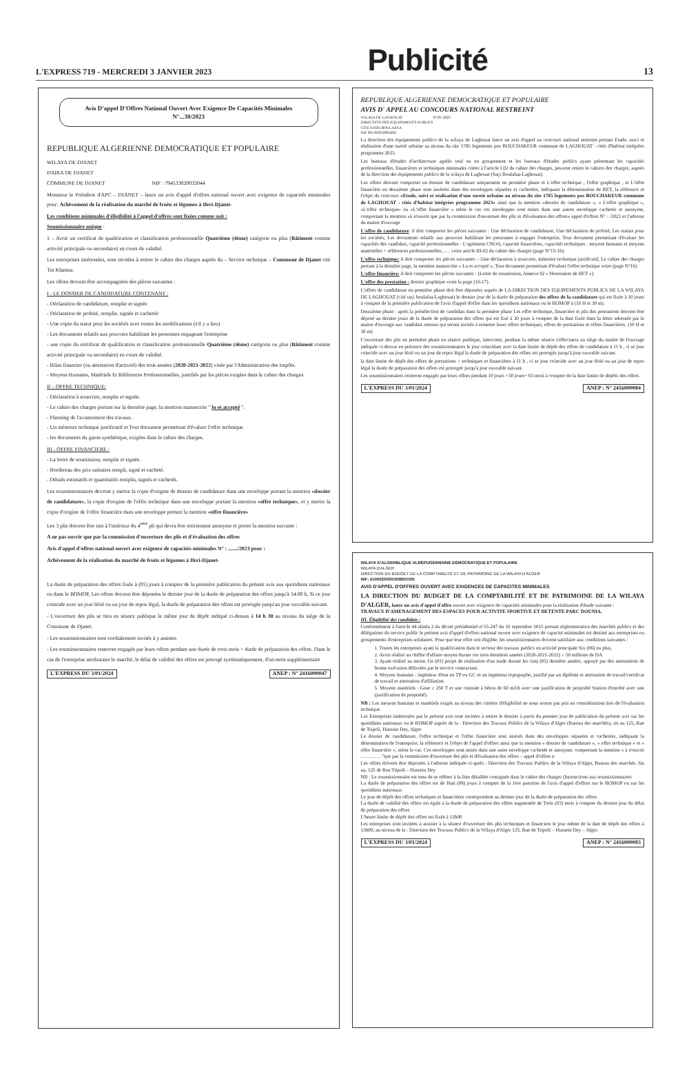L'EXPRESS 719 - MERCREDI 3 JANVIER 2023 Publicité 13
Avis D'appel D'Offres National Ouvert Avec Exigence De Capacités Minimales
N°...30/2023
REPUBLIQUE ALGERIENNE DEMOCRATIQUE ET POPULAIRE
WILAYA DE DJANET
DAIRA DE DJANET
COMMUNE DE DJANET NIF : 794533020032044
Monsieur le Président d'APC – DJANET – lance un avis d'appel d'offres national ouvert avec exigence de capacités minimales pour: Achèvement de la réalisation du marché de fruits et légumes à Iferi-Djanet-
Les conditions minimales d'éligibilité à l'appel d'offres sont fixées comme suit :
Soumissionnaire unique :
1 – Avoir un certificat de qualification et classification professionnelle Quatrième (4ème) catégorie ou plus (Bâtiment comme activité principale ou secondaire) en cours de validité.
Les entreprises intéressées, sont invitées à retirer le cahier des charges auprès du – Service technique – Commune de Djanet cité Tin Khatma.
Les offres doivent être accompagnées des pièces suivantes :
I - LE DOSSIER DE CANDIDATURE CONTENANT :
- Déclaration de candidature, remplie et signée
- Déclaration de probité, remplie, signée et cachetée
- Une copie du statut pour les sociétés avec toutes les modifications (s'il y a lieu)
- Les documents relatifs aux pouvoirs habilitant les personnes engageant l'entreprise
- une copie du certificat de qualification et classification professionnelle Quatrième (4ème) catégorie ou plus (Bâtiment comme activité principale ou secondaire) en cours de validité.
- Bilan financier (ou attestation d'activité) des trois années (2020-2021-2022) visée par l'Administration des Impôts.
- Moyens Humains, Matériels Et Références Professionnelles, justifiés par les pièces exigées dans le cahier des charges.
II – OFFRE TECHNIQUE:
- Déclaration à souscrire, remplie et signée.
- Le cahier des charges portant sur la dernière page, la mention manuscrite " lu et accepté ".
- Planning de l'avancement des travaux.
- Un mémoire technique justificatif et Tout document permettant d'évaluer l'offre technique.
- les documents du gaton synthétique, exigées dans le cahier des charges.
III - OFFRE FINANCIERE :
- La lettre de soumission, remplie et signée.
- Bordereau des prix unitaires rempli, signé et cacheté.
- Détails estimatifs et quantitatifs remplis, signés et cachetés.
Les soumissionnaires devront y mettre la copie d'origine de dossier de candidature dans une enveloppe portant la mention «dossier de candidature», la copie d'origine de l'offre technique dans une enveloppe portant la mention «offre technique», et y mettre la copie d'origine de l'offre financière dans une enveloppe portant la mention «offre financière»
Les 3 plis doivent être mis à l'intérieur du 4<sup>eme</sup> pli qui devra être strictement anonyme et porter la mention suivante :
A ne pas ouvrir que par la commission d'ouverture des plis et d'évaluation des offres
Avis d'appel d'offres national ouvert avec exigence de capacités minimales N° : ......./2023 pour :
Achèvement de la réalisation du marché de fruits et légumes à Iferi-Djanet-
La durée de préparation des offres fixée à (05) jours à compter de la première publication du présent avis aux quotidiens nationaux ou dans le BOMOP, Les offres doivent être déposées le dernier jour de la durée de préparation des offres jusqu'à 14.00 h, Si ce jour coïncide avec un jour férié ou un jour de repos légal, la durée de préparation des offres est prorogée jusqu'au jour ouvrable suivant.
- L'ouverture des plis se fera en séance publique le même jour de dépôt indiqué ci-dessus à 14 h 30 au niveau du siège de la Commune de Djanet.
- Les soumissionnaires sont cordialement invités à y assister.
- Les soumissionnaires resteront engagés par leurs offres pendant une durée de trois mois + durée de préparation des offres. Dans le cas de l'entreprise attributaire le marché, le délai de validité des offres est prorogé systématiquement, d'un mois supplémentaire
L'EXPRESS DU 3/01/2024 ANEP : N° 2416000047
REPUBLIQUE ALGERIENNE DEMOCRATIQUE ET POPULAIRE
AVIS D' APPEL AU CONCOURS NATIONAL RESTREINT
WILAYA DE LAGHOUAT N°36 /2023
DIRECTION DES EQUIPEMENTS PUBLICS
CITE SASSI BOULAFAA
NIF 001303019002462
La direction des équipements publics de la wilaya de Laghouat lance un avis d'appel au concours national restreint portant Etude, suivi et réalisation d'une sureté urbaine au niveau du site 1785 logements pos BOUCHAKEUR commune de LAGHOUAT - cités d'habitat intégrées programme 2023.
Les bureaux d'études d'architecture agréés seul ou en groupement et les bureaux d'études publics ayant présentant les capacités professionnelles, financières et techniques minimales citées à l'article I.02 du cahier des charges, peuvent retirer le cahiers des charges, auprès de la direction des équipements publics de la wilaya de Laghouat (Saçi Boulafaa-Laghouat).
Les offres doivent comporter un dossier de candidature uniquement en première phase et L'offre technique , l'offre graphique , et L'offre financière en deuxième phase sont insérées dans des enveloppes séparées et cachetées, indiquant la dénomination de BET, la référence et l'objet du concours «Etude, suivi et réalisation d'une sureté urbaine au niveau du site 1785 logements pos BOUCHAKEUR commune de LAGHOUAT - cités d'habitat intégrées programme 2023» ainsi que la mention «dossier de candidature », « L'offre graphique », «L'offre technique» ou «L'offre financière » selon le cas ces enveloppes sont mises dans une autres enveloppe cachetée et anonyme, comportant la mention «à n'ouvrir que par la commission d'ouverture des plis et d'évaluation des offres» appel d'offres N° : /2023 et l'adresse du maitre d'ouvrage
L'offre de candidature: il doit comporter les pièces suivantes : Une déclaration de candidature, Une déclaration de probité, Les statuts pour les sociétés, Les documents relatifs aux pouvoirs habilitant les personnes à engager l'entreprise, Tout document permettant d'évaluer les capacités des candidats, capacité professionnelles : L'agrément CNOA, capacité financières, capacités techniques : moyens humains et moyens matérielles + références professionnelles....... voire article III-02 du cahier des charges (page N°15-16).
L'offre technique: il doit comporter les pièces suivantes : -Une déclaration à souscrire, mémoire technique justificatif, Le cahier des charges portant à la dernière page, la mention manuscrite « Lu et accepté », Tout document permettant d'évaluer l'offre technique voire (page N°16).
L'offre financière: il doit comporter les pièces suivantes : (Lettre de soumission, Annexe 02 « Honoraires de BET »).
L'offre des prestation : dossier graphique voire la page (16-17).
L'offres de candidature en première phase doit être déposées auprès de LA DIRECTION DES EQUIPEMENTS PUBLICS DE LA WILAYA DE LAGHOUAT (cité saçi boulafaa-Laghouat) le dernier jour de la durée de préparation des offres de la candidature qui est fixée à 10 jours à compter de la première publication de l'avis d'appel d'offre dans les quotidiens nationaux ou le BOMOP à (10 H et 30 m).
Deuxième phase : après la présélection de candidats dans la première phase Les offre technique, financière et plis des prestations doivent être déposé au dernier jours de la durée de préparation des offres qui est fixé à 30 jours à compter de la date fixée dans la lettre adressée par le maitre d'ouvrage aux candidats retenus qui seront invités à remettre leurs offres techniques, offres de prestations et offres financières. (10 H et 30 m).
L'ouverture des plis en première phase en séance publique, intervient, pendant la même séance s'effectuera au siège du maitre de l'ouvrage indiquée ci-dessus en présence des soumissionnaires le jour coïncidant avec la date limite de dépôt des offres de candidature à 11 h , ci se jour coïncide avec un jour férié ou un jour de repos légal la durée de préparation des offres est prorogée jusqu'à jour ouvrable suivant.
la date limite de dépôt des offres de prestations + techniques et financières à 11 h , ci se jour coïncide avec un jour férié ou un jour de repos légal la durée de préparation des offres est prorogée jusqu'à jour ouvrable suivant.
Les soumissionnaires resteront engagés par leurs offres pendant 10 jours +30 jours+ 03 mois à compter de la date limite de dépôts des offres.
L'EXPRESS DU 3/01/2024 ANEP : N° 2416000084
WILAYA D'ALGERBLIQUE ALRÉPUGÉRIENNE DÉMOCRATIQUE ET POPULAIRE
WILAYA D'ALGER
DIRECTION DU BUDGET DE LA COMPTABILITÉ ET DE PATRIMOINE DE LA WILAYA D'ALGER
NIF: 410002000016085010l5
AVIS D'APPEL D'OFFRES OUVERT AVEC EXIGENCES DE CAPACITES MINIMALES
LA DIRECTION DU BUDGET DE LA COMPTABILITÉ ET DE PATRIMOINE DE LA WILAYA D'ALGER, lance un avis d'appel d'offre ouvert avec exigence de capacités minimales pour la réalisation d'étude suivante :
TRAVAUX D'AMENAGEMENT DES ESPACES POUR ACTIVITE SPORTIVE ET DETENTE PARC DOUNIA.
III. Éligibilité des candidats :
Conformément à l'article 44 alinéa 2 du décret présidentiel n°15-247 du 16 septembre 2015 portant réglementation des marchés publics et des délégations du service public le présent avis d'appel d'offres national ouvert avec exigence de capacité minimales est destiné aux entreprises ou groupements d'entreprises solidaires. Pour que leur offre soit éligible, les soumissionnaires doivent satisfaire aux conditions suivantes :
1. Toutes les entreprises ayant la qualification dans le secteur des travaux publics en activité principale Six (06) ou plus,
2. Avoir réalisé un chiffre d'affaire moyen durant ces trois dernières années (2020-2021-2022) ≥ 50 millions de DA.
3. Ayant réalisé au moins Un (01) projet de réalisation d'un stade durant les cinq (05) dernière années, appuyé par des attestations de bonne exécution délivrées par le service contractant.
4. Moyens humains : ingénieur d'état en TP ou GC et un ingénieur topographe, justifié par un diplôme et attestation de travail/certificat de travail et attestation d'affiliation.
5. Moyens matériels : Grue ≥ 250 T et une centrale à béton de 60 m3/h avec une justification de propriété Station d'enrobé avec une (justification de propriété).
NB : Les moyens humains et matériels exigés au niveau des critères d'éligibilité ne nous seront pas pris en considérations lors de l'évaluation technique
Les Entreprises intéressées par le présent avis sont invitées à retirer le dossier à partir du premier jour de publication du présent avis sur les quotidiens nationaux ou le BOMOP auprès de la : Direction des Travaux Publics de la Wilaya d'Alger (Bureau des marchés), sis au 125, Rue de Tripoli, Hussein Dey, Alger
Le dossier de candidature, l'offre technique et l'offre financière sont insérés dans des enveloppes séparées et cachetées, indiquant la dénomination de l'entreprise, la référence et l'objet de l'appel d'offres ainsi que la mention « dossier de candidature », « offre technique » et « offre financière », selon le cas. Ces enveloppes sont mises dans une autre enveloppe cachetée et anonyme, comportant la mention « à n'ouvrir ................ "que par la commission d'ouverture des plis et d'évaluation des offres – appel d'offres n
Les offres doivent être déposées à l'adresse indiquée ci-après : Direction des Travaux Publics de la Wilaya d'Alger, Bureau des marchés. Sis au, 125 de Rue Tripoli – Hussein Dey
NB : Le soumissionnaire est tenu de se référer à la liste détaillée consignée dans le cahier des charges (Instructions aux soumissionnaires
La durée de préparation des offres est de Huit (08) jours à compter de la 1ère parution de l'avis d'appel d'offres sur le BOMOP ou sur les quotidiens nationaux
Le jour de dépôt des offres techniques et financières correspondent au dernier jour de la durée de préparation des offres
La durée de validité des offres est égale à la durée de préparation des offres augmentée de Trois (03) mois à compter du dernier jour du délai de préparation des offres
L'heure limite de dépôt des offres est fixée à 12h00
Les entreprises sont invitées à assister à la séance d'ouverture des plis techniques et financiers le jour même de la date de dépôt des offres à 13h00, au niveau de la : Direction des Travaux Publics de la Wilaya d'Alger 125, Rue de Tripoli – Hussein Dey – Alger.
L'EXPRESS DU 3/01/2024 ANEP : N° 2416000083